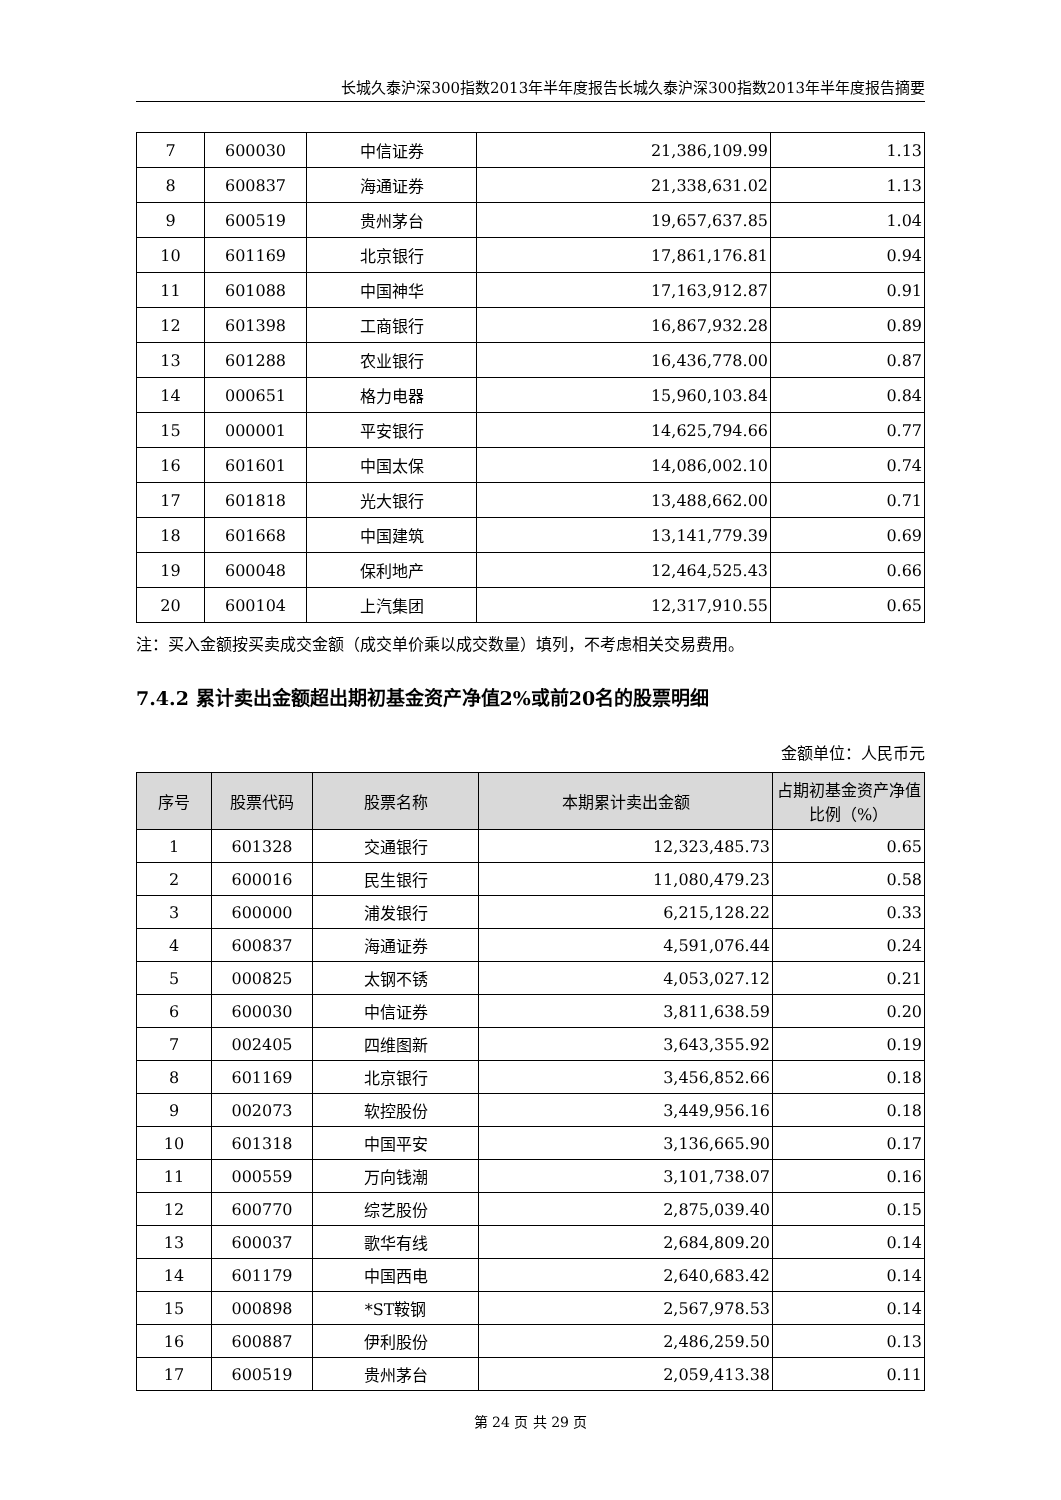长城久泰沪深300指数2013年半年度报告长城久泰沪深300指数2013年半年度报告摘要
| 7 | 600030 | 中信证券 | 21,386,109.99 | 1.13 |
| 8 | 600837 | 海通证券 | 21,338,631.02 | 1.13 |
| 9 | 600519 | 贵州茅台 | 19,657,637.85 | 1.04 |
| 10 | 601169 | 北京银行 | 17,861,176.81 | 0.94 |
| 11 | 601088 | 中国神华 | 17,163,912.87 | 0.91 |
| 12 | 601398 | 工商银行 | 16,867,932.28 | 0.89 |
| 13 | 601288 | 农业银行 | 16,436,778.00 | 0.87 |
| 14 | 000651 | 格力电器 | 15,960,103.84 | 0.84 |
| 15 | 000001 | 平安银行 | 14,625,794.66 | 0.77 |
| 16 | 601601 | 中国太保 | 14,086,002.10 | 0.74 |
| 17 | 601818 | 光大银行 | 13,488,662.00 | 0.71 |
| 18 | 601668 | 中国建筑 | 13,141,779.39 | 0.69 |
| 19 | 600048 | 保利地产 | 12,464,525.43 | 0.66 |
| 20 | 600104 | 上汽集团 | 12,317,910.55 | 0.65 |
注：买入金额按买卖成交金额（成交单价乘以成交数量）填列，不考虑相关交易费用。
7.4.2 累计卖出金额超出期初基金资产净值2%或前20名的股票明细
金额单位：人民币元
| 序号 | 股票代码 | 股票名称 | 本期累计卖出金额 | 占期初基金资产净值比例（%） |
| --- | --- | --- | --- | --- |
| 1 | 601328 | 交通银行 | 12,323,485.73 | 0.65 |
| 2 | 600016 | 民生银行 | 11,080,479.23 | 0.58 |
| 3 | 600000 | 浦发银行 | 6,215,128.22 | 0.33 |
| 4 | 600837 | 海通证券 | 4,591,076.44 | 0.24 |
| 5 | 000825 | 太钢不锈 | 4,053,027.12 | 0.21 |
| 6 | 600030 | 中信证券 | 3,811,638.59 | 0.20 |
| 7 | 002405 | 四维图新 | 3,643,355.92 | 0.19 |
| 8 | 601169 | 北京银行 | 3,456,852.66 | 0.18 |
| 9 | 002073 | 软控股份 | 3,449,956.16 | 0.18 |
| 10 | 601318 | 中国平安 | 3,136,665.90 | 0.17 |
| 11 | 000559 | 万向钱潮 | 3,101,738.07 | 0.16 |
| 12 | 600770 | 综艺股份 | 2,875,039.40 | 0.15 |
| 13 | 600037 | 歌华有线 | 2,684,809.20 | 0.14 |
| 14 | 601179 | 中国西电 | 2,640,683.42 | 0.14 |
| 15 | 000898 | *ST鞍钢 | 2,567,978.53 | 0.14 |
| 16 | 600887 | 伊利股份 | 2,486,259.50 | 0.13 |
| 17 | 600519 | 贵州茅台 | 2,059,413.38 | 0.11 |
第 24 页 共 29 页